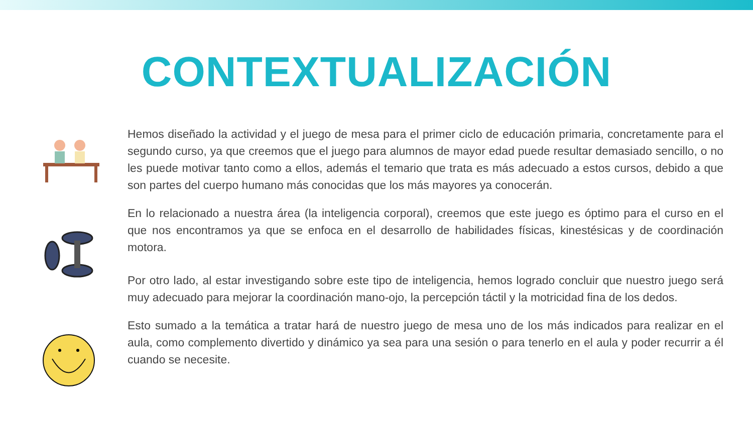CONTEXTUALIZACIÓN
Hemos diseñado la actividad y el juego de mesa para el primer ciclo de educación primaria, concretamente para el segundo curso, ya que creemos que el juego para alumnos de mayor edad puede resultar demasiado sencillo, o no les puede motivar tanto como a ellos, además el temario que trata es más adecuado a estos cursos, debido a que son partes del cuerpo humano más conocidas que los más mayores ya conocerán.
En lo relacionado a nuestra área (la inteligencia corporal), creemos que este juego es óptimo para el curso en el que nos encontramos ya que se enfoca en el desarrollo de habilidades físicas, kinestésicas y de coordinación motora.
Por otro lado, al estar investigando sobre este tipo de inteligencia, hemos logrado concluir que nuestro juego será muy adecuado para mejorar la coordinación mano-ojo, la percepción táctil y la motricidad fina de los dedos.
Esto sumado a la temática a tratar hará de nuestro juego de mesa uno de los más indicados para realizar en el aula, como complemento divertido y dinámico ya sea para una sesión o para tenerlo en el aula y poder recurrir a él cuando se necesite.